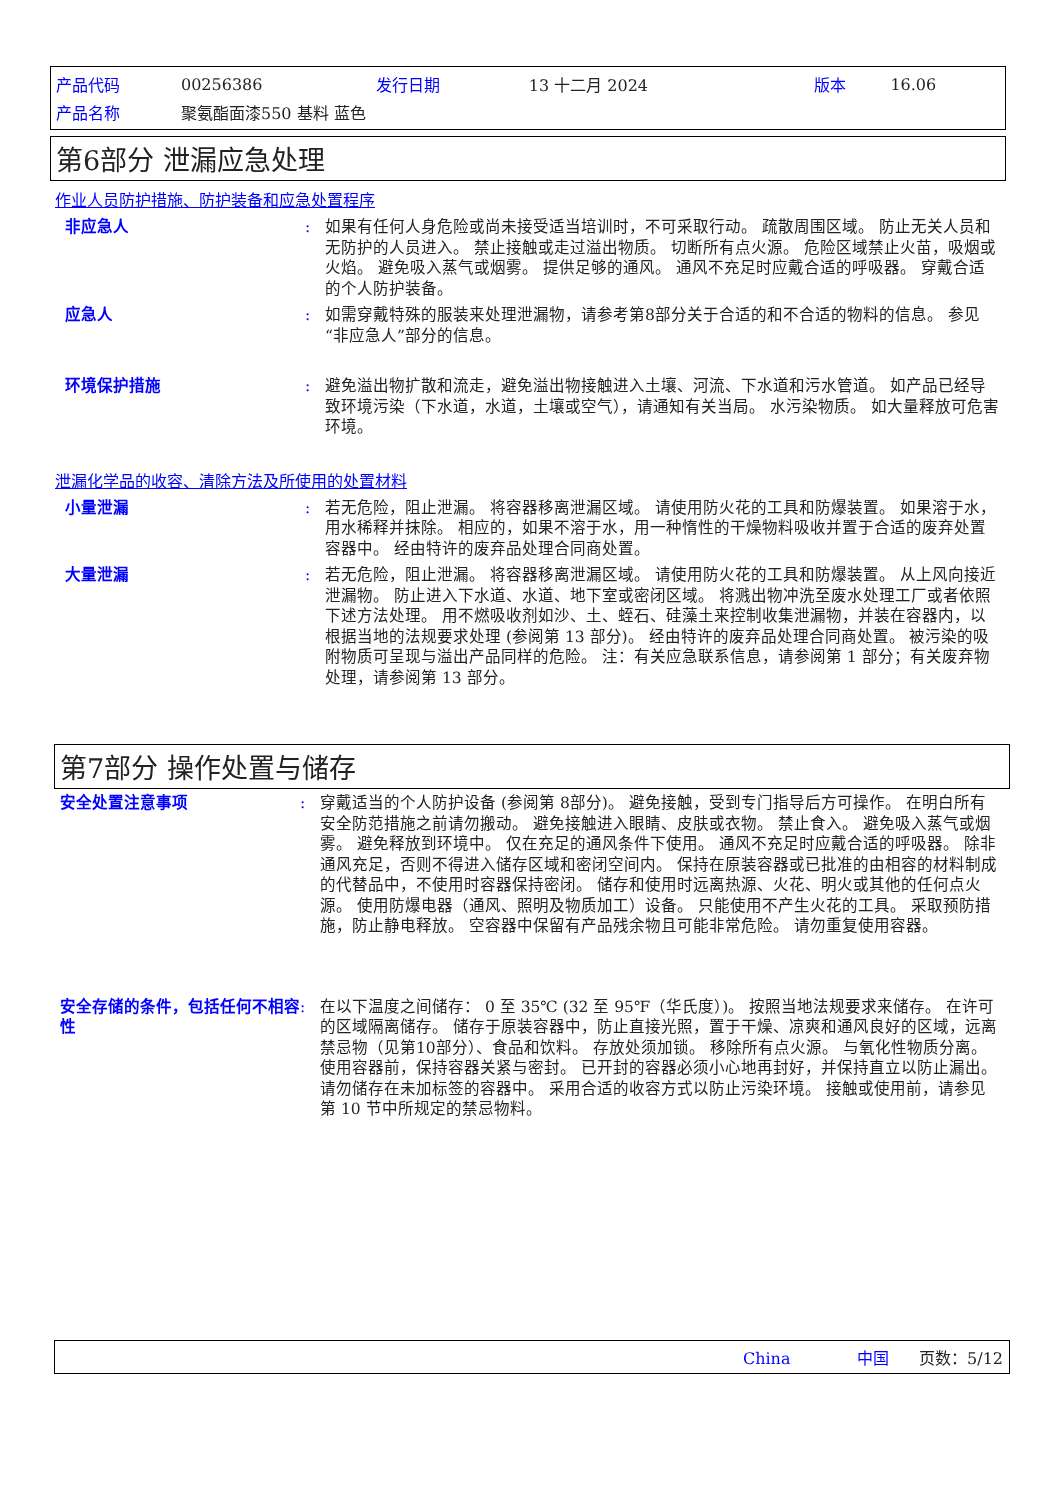| 产品代码 | 00256386 | 发行日期 | 13 十二月 2024 | 版本 | 16.06 |
| 产品名称 | 聚氨酯面漆550 基料 蓝色 | | | | |
第6部分 泄漏应急处理
作业人员防护措施、防护装备和应急处置程序
非应急人 : 如果有任何人身危险或尚未接受适当培训时，不可采取行动。 疏散周围区域。 防止无关人员和无防护的人员进入。 禁止接触或走过溢出物质。 切断所有点火源。 危险区域禁止火苗，吸烟或火焰。 避免吸入蒸气或烟雾。 提供足够的通风。 通风不充足时应戴合适的呼吸器。 穿戴合适的个人防护装备。
应急人 : 如需穿戴特殊的服装来处理泄漏物，请参考第8部分关于合适的和不合适的物料的信息。 参见“非应急人”部分的信息。
环境保护措施 : 避免溢出物扩散和流走，避免溢出物接触进入土壤、河流、下水道和污水管道。 如产品已经导致环境污染（下水道，水道，土壤或空气），请通知有关当局。 水污染物质。 如大量释放可危害环境。
泄漏化学品的收容、清除方法及所使用的处置材料
小量泄漏 : 若无危险，阻止泄漏。 将容器移离泄漏区域。 请使用防火花的工具和防爆装置。 如果溶于水，用水稀释并抹除。 相应的，如果不溶于水，用一种惰性的干燥物料吸收并置于合适的废弃处置容器中。 经由特许的废弃品处理合同商处置。
大量泄漏 : 若无危险，阻止泄漏。 将容器移离泄漏区域。 请使用防火花的工具和防爆装置。 从上风向接近泄漏物。 防止进入下水道、水道、地下室或密闭区域。 将溅出物冲洗至废水处理工厂或者依照下述方法处理。 用不燃吸收剂如沙、土、蛭石、硅藻土来控制收集泄漏物，并装在容器内，以根据当地的法规要求处理 (参阅第 13 部分)。 经由特许的废弃品处理合同商处置。 被污染的吸附物质可呈现与溢出产品同样的危险。 注：有关应急联系信息，请参阅第 1 部分；有关废弃物处理，请参阅第 13 部分。
第7部分 操作处置与储存
安全处置注意事项 : 穿戴适当的个人防护设备 (参阅第 8部分)。 避免接触，受到专门指导后方可操作。 在明白所有安全防范措施之前请勿搬动。 避免接触进入眼睛、皮肤或衣物。 禁止食入。 避免吸入蒸气或烟雾。 避免释放到环境中。 仅在充足的通风条件下使用。 通风不充足时应戴合适的呼吸器。 除非通风充足，否则不得进入储存区域和密闭空间内。 保持在原装容器或已批准的由相容的材料制成的代替品中，不使用时容器保持密闭。 储存和使用时远离热源、火花、明火或其他的任何点火源。 使用防爆电器（通风、照明及物质加工）设备。 只能使用不产生火花的工具。 采取预防措施，防止静电释放。 空容器中保留有产品残余物且可能非常危险。 请勿重复使用容器。
安全存储的条件，包括任何不相容性
: 在以下温度之间储存： 0 至 35℃ (32 至 95℉（华氏度）)。 按照当地法规要求来储存。 在许可的区域隔离储存。 储存于原装容器中，防止直接光照，置于干燥、凉爽和通风良好的区域，远离禁忌物（见第10部分）、食品和饮料。 存放处须加锁。 移除所有点火源。 与氧化性物质分离。 使用容器前，保持容器关紧与密封。 已开封的容器必须小心地再封好，并保持直立以防止漏出。 请勿储存在未加标签的容器中。 采用合适的收容方式以防止污染环境。 接触或使用前，请参见第 10 节中所规定的禁忌物料。
China 中国 页数：5/12